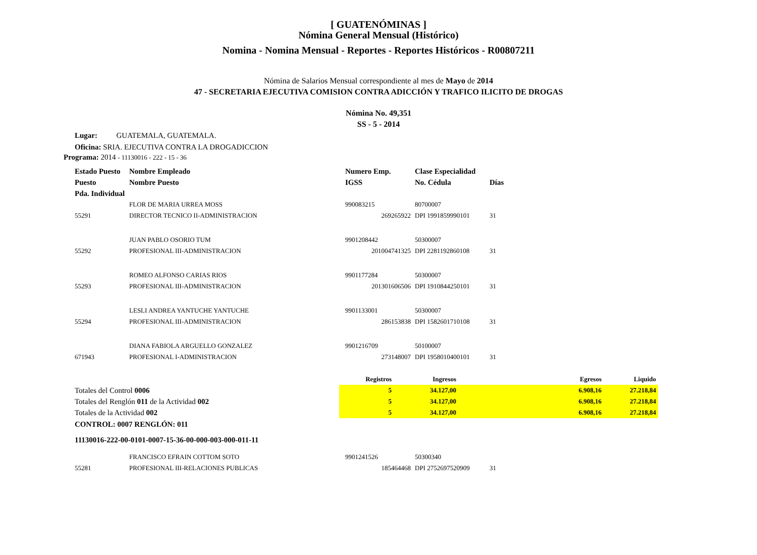[ GUATENÓMINAS ]
Nómina General Mensual (Histórico)
Nomina - Nomina Mensual - Reportes - Reportes Históricos - R00807211
Nómina de Salarios Mensual correspondiente al mes de Mayo de 2014
47 - SECRETARIA EJECUTIVA COMISION CONTRA ADICCIÓN Y TRAFICO ILICITO DE DROGAS
Nómina No. 49,351
SS - 5 - 2014
Lugar: GUATEMALA, GUATEMALA.
Oficina: SRIA. EJECUTIVA CONTRA LA DROGADICCION
Programa: 2014 - 11130016 - 222 - 15 - 36
| Estado Puesto | Nombre Empleado | Numero Emp. | Clase Especialidad | |
| --- | --- | --- | --- | --- |
| Puesto | Nombre Puesto | IGSS | No. Cédula | Días |
| Pda. Individual | | | | |
| | FLOR DE MARIA URREA MOSS | 990083215 | 80700007 | |
| 55291 | DIRECTOR TECNICO II-ADMINISTRACION | 269265922 | DPI 1991859990101 | 31 |
| | JUAN PABLO OSORIO TUM | 9901208442 | 50300007 | |
| 55292 | PROFESIONAL III-ADMINISTRACION | 201004741325 | DPI 2281192860108 | 31 |
| | ROMEO ALFONSO CARIAS RIOS | 9901177284 | 50300007 | |
| 55293 | PROFESIONAL III-ADMINISTRACION | 201301606506 | DPI 1910844250101 | 31 |
| | LESLI ANDREA YANTUCHE YANTUCHE | 9901133001 | 50300007 | |
| 55294 | PROFESIONAL III-ADMINISTRACION | 286153838 | DPI 1582601710108 | 31 |
| | DIANA FABIOLA ARGUELLO GONZALEZ | 9901216709 | 50100007 | |
| 671943 | PROFESIONAL I-ADMINISTRACION | 273148007 | DPI 1958010400101 | 31 |
| | Registros | Ingresos | Egresos | Liquido |
| --- | --- | --- | --- | --- |
| Totales del Control 0006 | 5 | 34.127,00 | 6.908,16 | 27.218,84 |
| Totales del Renglón 011 de la Actividad 002 | 5 | 34.127,00 | 6.908,16 | 27.218,84 |
| Totales de la Actividad 002 | 5 | 34.127,00 | 6.908,16 | 27.218,84 |
CONTROL: 0007 RENGLÓN: 011
11130016-222-00-0101-0007-15-36-00-000-003-000-011-11
| | FRANCISCO EFRAIN COTTOM SOTO | 9901241526 | 50300340 | |
| 55281 | PROFESIONAL III-RELACIONES PUBLICAS | 185464468 | DPI 2752697520909 | 31 |